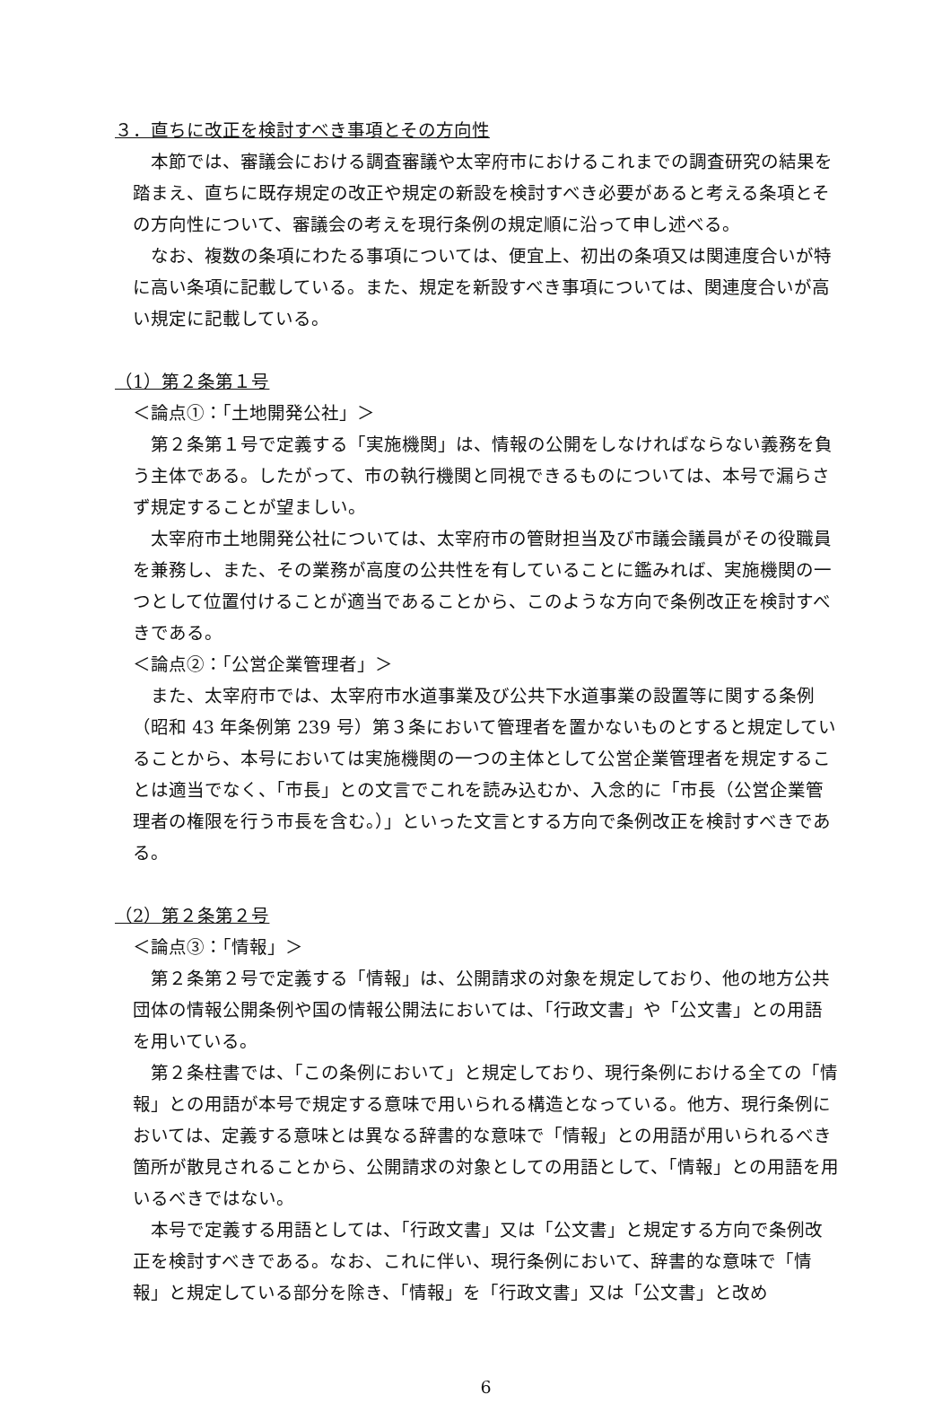３．直ちに改正を検討すべき事項とその方向性
本節では、審議会における調査審議や太宰府市におけるこれまでの調査研究の結果を踏まえ、直ちに既存規定の改正や規定の新設を検討すべき必要があると考える条項とその方向性について、審議会の考えを現行条例の規定順に沿って申し述べる。
なお、複数の条項にわたる事項については、便宜上、初出の条項又は関連度合いが特に高い条項に記載している。また、規定を新設すべき事項については、関連度合いが高い規定に記載している。
（1）第２条第１号
＜論点①：「土地開発公社」＞
第２条第１号で定義する「実施機関」は、情報の公開をしなければならない義務を負う主体である。したがって、市の執行機関と同視できるものについては、本号で漏らさず規定することが望ましい。
太宰府市土地開発公社については、太宰府市の管財担当及び市議会議員がその役職員を兼務し、また、その業務が高度の公共性を有していることに鑑みれば、実施機関の一つとして位置付けることが適当であることから、このような方向で条例改正を検討すべきである。
＜論点②：「公営企業管理者」＞
また、太宰府市では、太宰府市水道事業及び公共下水道事業の設置等に関する条例（昭和 43 年条例第 239 号）第３条において管理者を置かないものとすると規定していることから、本号においては実施機関の一つの主体として公営企業管理者を規定することは適当でなく、「市長」との文言でこれを読み込むか、入念的に「市長（公営企業管理者の権限を行う市長を含む。）」といった文言とする方向で条例改正を検討すべきである。
（2）第２条第２号
＜論点③：「情報」＞
第２条第２号で定義する「情報」は、公開請求の対象を規定しており、他の地方公共団体の情報公開条例や国の情報公開法においては、「行政文書」や「公文書」との用語を用いている。
第２条柱書では、「この条例において」と規定しており、現行条例における全ての「情報」との用語が本号で規定する意味で用いられる構造となっている。他方、現行条例においては、定義する意味とは異なる辞書的な意味で「情報」との用語が用いられるべき箇所が散見されることから、公開請求の対象としての用語として、「情報」との用語を用いるべきではない。
本号で定義する用語としては、「行政文書」又は「公文書」と規定する方向で条例改正を検討すべきである。なお、これに伴い、現行条例において、辞書的な意味で「情報」と規定している部分を除き、「情報」を「行政文書」又は「公文書」と改め
6